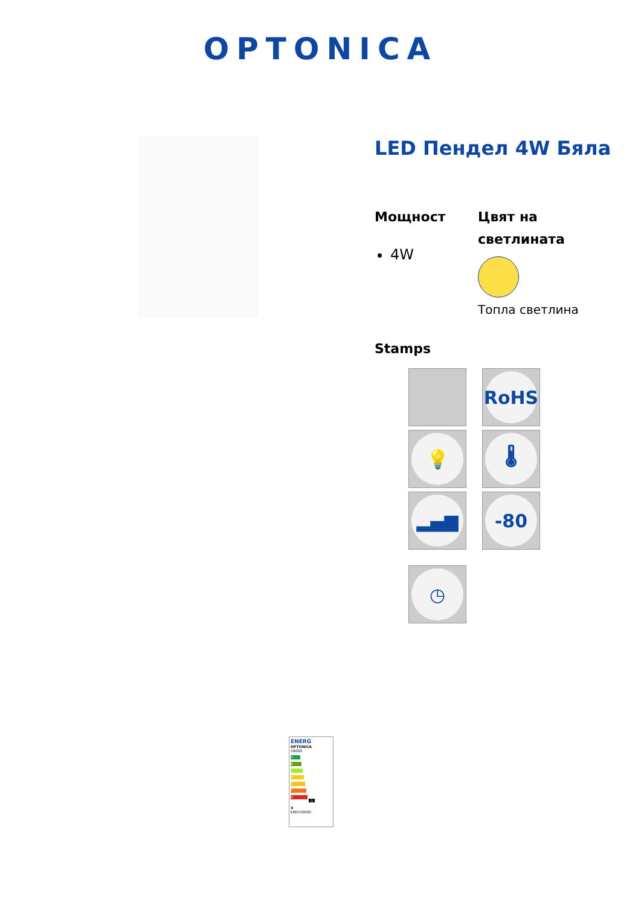OPTONICA
LED Пендел 4W Бяла
Мощност
4W
Цвят на светлината
Топла светлина
Stamps
RoHS
💡
🌡
▂▄▆
-80
◷
ENERG
OPTONICA
19050
A
B
C
D
E
F
G G
4
kWh/1000h